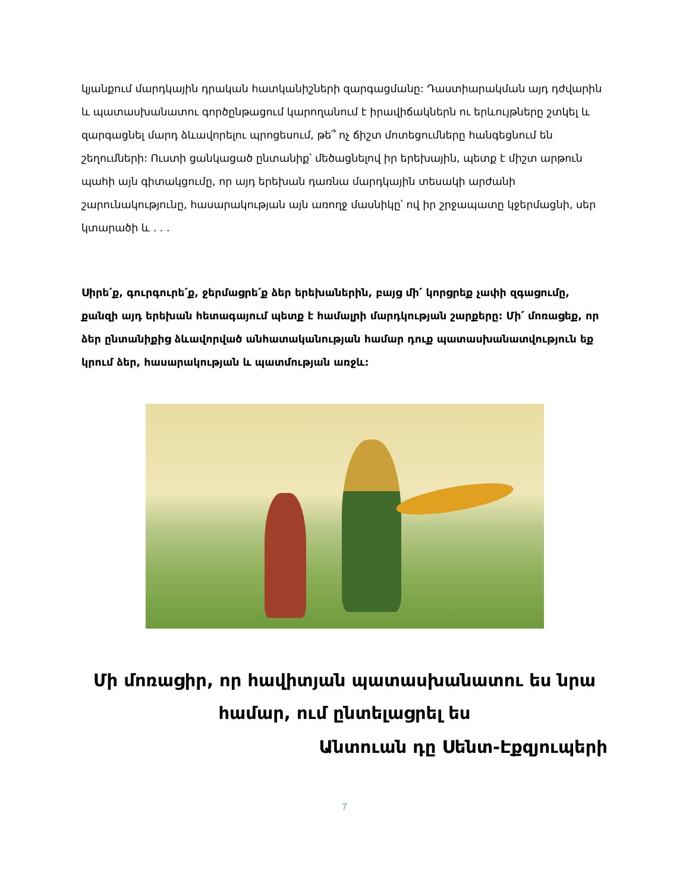կյանքում մարդկային դրական հատկանիշների զարգացմանը: Դաստիարակման այդ դժվարին և պատասխանատու գործընթացում կարողանում է իրավիճակներն ու երևույթները շտկել և զարգացնել մարդ ձևավորելու պրոցեսում, թե՞ ոչ ճիշտ մոտեցումները հանգեցնում են շեղումների: Ուստի ցանկացած ընտանիք՝ մեծացնելով իր երեխային, պետք է միշտ արթուն պահի այն գիտակցումը, որ այդ երեխան դառնա մարդկային տեսակի արժանի շարունակությունը, հասարակության այն առողջ մասնիկը՝ ով իր շրջապատը կջերմացնի, սեր կտարածի և . . .
Սիրե՛ք, գուրգուրե՛ք, ջերմացրե՛ք ձեր երեխաներին, բայց մի՛ կորցրեք չափի զգացումը, քանզի այդ երեխան հետագայում պետք է համալրի մարդկության շարքերը: Մի՛ մոռացեք, որ ձեր ընտանիքից ձևավորված անհատականության համար դուք պատասխանատվություն եք կրում ձեր, հասարակության և պատմության առջև:
Մի մոռացիր, որ հավիտյան պատասխանատու ես նրա համար, ում ընտելացրել ես
Անտուան դը Սենտ-Էքզյուպերի
7